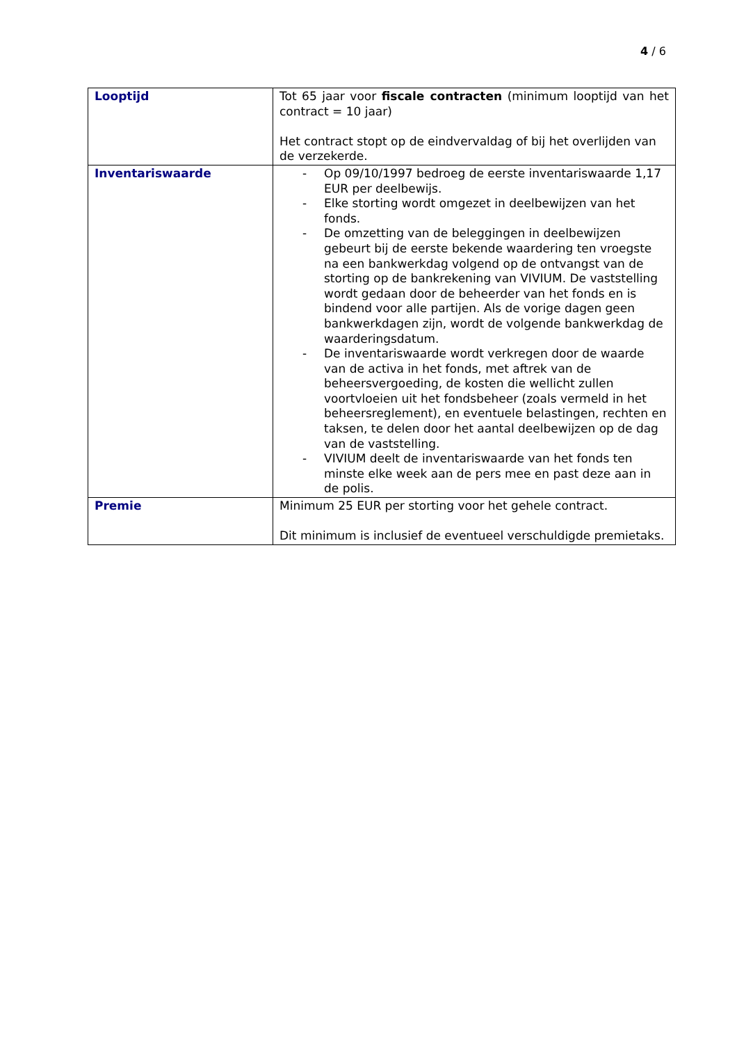4 / 6
| Looptijd | Tot 65 jaar voor fiscale contracten (minimum looptijd van het contract = 10 jaar) Het contract stopt op de eindvervaldag of bij het overlijden van de verzekerde. |
| Inventariswaarde | - Op 09/10/1997 bedroeg de eerste inventariswaarde 1,17 EUR per deelbewijs. - Elke storting wordt omgezet in deelbewijzen van het fonds. - De omzetting van de beleggingen in deelbewijzen gebeurt bij de eerste bekende waardering ten vroegste na een bankwerkdag volgend op de ontvangst van de storting op de bankrekening van VIVIUM. De vaststelling wordt gedaan door de beheerder van het fonds en is bindend voor alle partijen. Als de vorige dagen geen bankwerkdagen zijn, wordt de volgende bankwerkdag de waarderingsdatum. - De inventariswaarde wordt verkregen door de waarde van de activa in het fonds, met aftrek van de beheersvergoeding, de kosten die wellicht zullen voortvloeien uit het fondsbeheer (zoals vermeld in het beheersreglement), en eventuele belastingen, rechten en taksen, te delen door het aantal deelbewijzen op de dag van de vaststelling. - VIVIUM deelt de inventariswaarde van het fonds ten minste elke week aan de pers mee en past deze aan in de polis. |
| Premie | Minimum 25 EUR per storting voor het gehele contract. Dit minimum is inclusief de eventueel verschuldigde premietaks. |